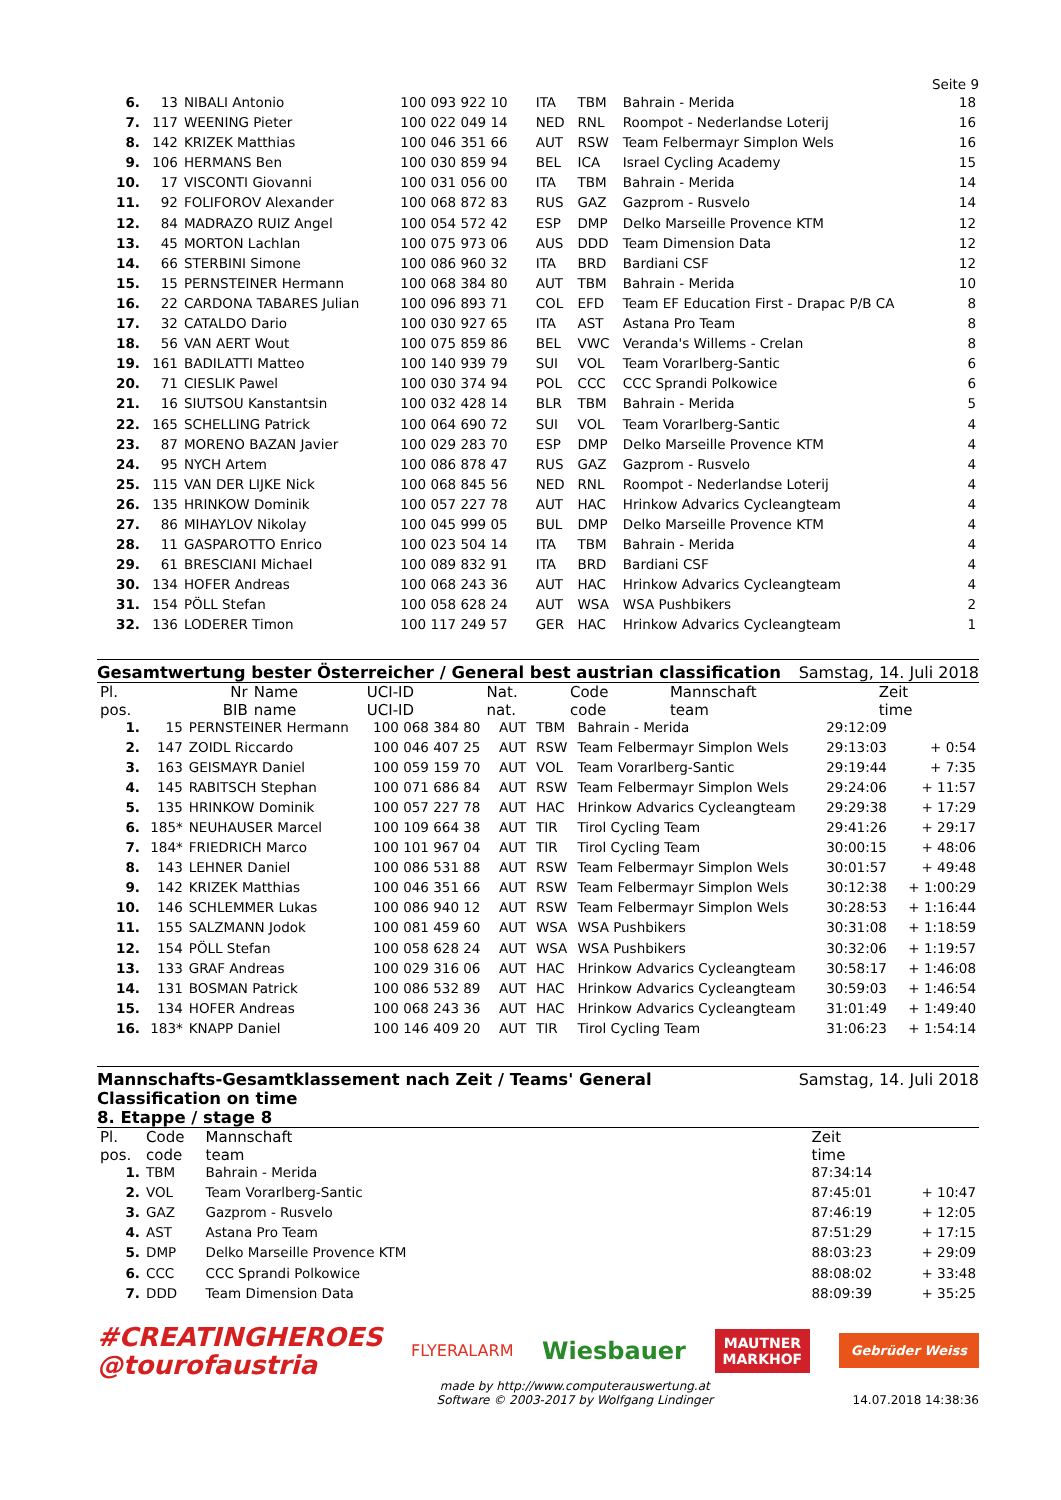Seite 9
| 6. | 13 | NIBALI Antonio | 100 093 922 10 | ITA | TBM | Bahrain - Merida | 18 |
| 7. | 117 | WEENING Pieter | 100 022 049 14 | NED | RNL | Roompot - Nederlandse Loterij | 16 |
| 8. | 142 | KRIZEK Matthias | 100 046 351 66 | AUT | RSW | Team Felbermayr Simplon Wels | 16 |
| 9. | 106 | HERMANS Ben | 100 030 859 94 | BEL | ICA | Israel Cycling Academy | 15 |
| 10. | 17 | VISCONTI Giovanni | 100 031 056 00 | ITA | TBM | Bahrain - Merida | 14 |
| 11. | 92 | FOLIFOROV Alexander | 100 068 872 83 | RUS | GAZ | Gazprom - Rusvelo | 14 |
| 12. | 84 | MADRAZO RUIZ Angel | 100 054 572 42 | ESP | DMP | Delko Marseille Provence KTM | 12 |
| 13. | 45 | MORTON Lachlan | 100 075 973 06 | AUS | DDD | Team Dimension Data | 12 |
| 14. | 66 | STERBINI Simone | 100 086 960 32 | ITA | BRD | Bardiani CSF | 12 |
| 15. | 15 | PERNSTEINER Hermann | 100 068 384 80 | AUT | TBM | Bahrain - Merida | 10 |
| 16. | 22 | CARDONA TABARES Julian | 100 096 893 71 | COL | EFD | Team EF Education First - Drapac P/B CA | 8 |
| 17. | 32 | CATALDO Dario | 100 030 927 65 | ITA | AST | Astana Pro Team | 8 |
| 18. | 56 | VAN AERT Wout | 100 075 859 86 | BEL | VWC | Veranda's Willems - Crelan | 8 |
| 19. | 161 | BADILATTI Matteo | 100 140 939 79 | SUI | VOL | Team Vorarlberg-Santic | 6 |
| 20. | 71 | CIESLIK Pawel | 100 030 374 94 | POL | CCC | CCC Sprandi Polkowice | 6 |
| 21. | 16 | SIUTSOU Kanstantsin | 100 032 428 14 | BLR | TBM | Bahrain - Merida | 5 |
| 22. | 165 | SCHELLING Patrick | 100 064 690 72 | SUI | VOL | Team Vorarlberg-Santic | 4 |
| 23. | 87 | MORENO BAZAN Javier | 100 029 283 70 | ESP | DMP | Delko Marseille Provence KTM | 4 |
| 24. | 95 | NYCH Artem | 100 086 878 47 | RUS | GAZ | Gazprom - Rusvelo | 4 |
| 25. | 115 | VAN DER LIJKE Nick | 100 068 845 56 | NED | RNL | Roompot - Nederlandse Loterij | 4 |
| 26. | 135 | HRINKOW Dominik | 100 057 227 78 | AUT | HAC | Hrinkow Advarics Cycleangteam | 4 |
| 27. | 86 | MIHAYLOV Nikolay | 100 045 999 05 | BUL | DMP | Delko Marseille Provence KTM | 4 |
| 28. | 11 | GASPAROTTO Enrico | 100 023 504 14 | ITA | TBM | Bahrain - Merida | 4 |
| 29. | 61 | BRESCIANI Michael | 100 089 832 91 | ITA | BRD | Bardiani CSF | 4 |
| 30. | 134 | HOFER Andreas | 100 068 243 36 | AUT | HAC | Hrinkow Advarics Cycleangteam | 4 |
| 31. | 154 | PÖLL Stefan | 100 058 628 24 | AUT | WSA | WSA Pushbikers | 2 |
| 32. | 136 | LODERER Timon | 100 117 249 57 | GER | HAC | Hrinkow Advarics Cycleangteam | 1 |
Gesamtwertung bester Österreicher / General best austrian classification Samstag, 14. Juli 2018
| Pl. pos. | Nr BIB | Name name | UCI-ID UCI-ID | Nat. nat. | Code code | Mannschaft team | Zeit time | |
| --- | --- | --- | --- | --- | --- | --- | --- | --- |
| 1. | 15 | PERNSTEINER Hermann | 100 068 384 80 | AUT | TBM | Bahrain - Merida | 29:12:09 | |
| 2. | 147 | ZOIDL Riccardo | 100 046 407 25 | AUT | RSW | Team Felbermayr Simplon Wels | 29:13:03 | + 0:54 |
| 3. | 163 | GEISMAYR Daniel | 100 059 159 70 | AUT | VOL | Team Vorarlberg-Santic | 29:19:44 | + 7:35 |
| 4. | 145 | RABITSCH Stephan | 100 071 686 84 | AUT | RSW | Team Felbermayr Simplon Wels | 29:24:06 | + 11:57 |
| 5. | 135 | HRINKOW Dominik | 100 057 227 78 | AUT | HAC | Hrinkow Advarics Cycleangteam | 29:29:38 | + 17:29 |
| 6. | 185* | NEUHAUSER Marcel | 100 109 664 38 | AUT | TIR | Tirol Cycling Team | 29:41:26 | + 29:17 |
| 7. | 184* | FRIEDRICH Marco | 100 101 967 04 | AUT | TIR | Tirol Cycling Team | 30:00:15 | + 48:06 |
| 8. | 143 | LEHNER Daniel | 100 086 531 88 | AUT | RSW | Team Felbermayr Simplon Wels | 30:01:57 | + 49:48 |
| 9. | 142 | KRIZEK Matthias | 100 046 351 66 | AUT | RSW | Team Felbermayr Simplon Wels | 30:12:38 | + 1:00:29 |
| 10. | 146 | SCHLEMMER Lukas | 100 086 940 12 | AUT | RSW | Team Felbermayr Simplon Wels | 30:28:53 | + 1:16:44 |
| 11. | 155 | SALZMANN Jodok | 100 081 459 60 | AUT | WSA | WSA Pushbikers | 30:31:08 | + 1:18:59 |
| 12. | 154 | PÖLL Stefan | 100 058 628 24 | AUT | WSA | WSA Pushbikers | 30:32:06 | + 1:19:57 |
| 13. | 133 | GRAF Andreas | 100 029 316 06 | AUT | HAC | Hrinkow Advarics Cycleangteam | 30:58:17 | + 1:46:08 |
| 14. | 131 | BOSMAN Patrick | 100 086 532 89 | AUT | HAC | Hrinkow Advarics Cycleangteam | 30:59:03 | + 1:46:54 |
| 15. | 134 | HOFER Andreas | 100 068 243 36 | AUT | HAC | Hrinkow Advarics Cycleangteam | 31:01:49 | + 1:49:40 |
| 16. | 183* | KNAPP Daniel | 100 146 409 20 | AUT | TIR | Tirol Cycling Team | 31:06:23 | + 1:54:14 |
Mannschafts-Gesamtklassement nach Zeit / Teams' General
Classification on time
8. Etappe / stage 8 Samstag, 14. Juli 2018
| Pl. pos. | Code code | Mannschaft team | Zeit time | |
| --- | --- | --- | --- | --- |
| 1. | TBM | Bahrain - Merida | 87:34:14 | |
| 2. | VOL | Team Vorarlberg-Santic | 87:45:01 | + 10:47 |
| 3. | GAZ | Gazprom - Rusvelo | 87:46:19 | + 12:05 |
| 4. | AST | Astana Pro Team | 87:51:29 | + 17:15 |
| 5. | DMP | Delko Marseille Provence KTM | 88:03:23 | + 29:09 |
| 6. | CCC | CCC Sprandi Polkowice | 88:08:02 | + 33:48 |
| 7. | DDD | Team Dimension Data | 88:09:39 | + 35:25 |
#CREATINGHEROES
@tourofaustria
FLYERALARM
Wiesbauer
MAUTNER
MARKHOF
Gebrüder Weiss
made by http://www.computerauswertung.at
Software © 2003-2017 by Wolfgang Lindinger
14.07.2018 14:38:36